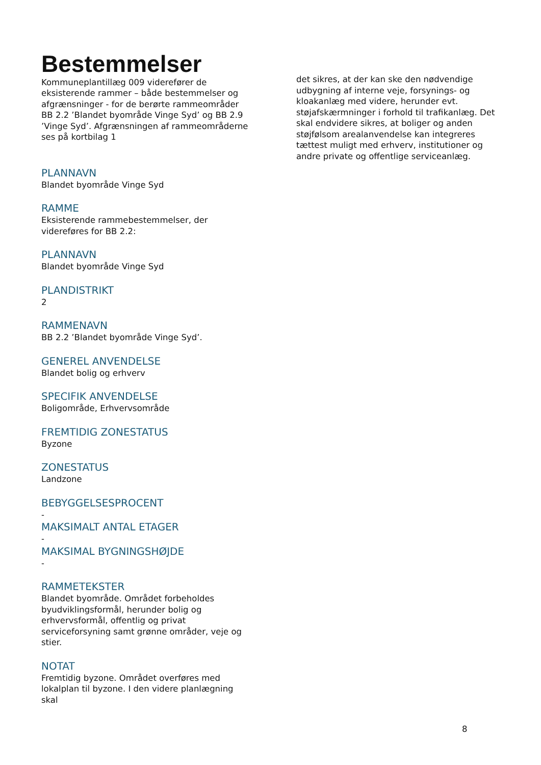Bestemmelser
Kommuneplantillæg 009 viderefører de eksisterende rammer – både bestemmelser og afgrænsninger - for de berørte rammeområder BB 2.2 ’Blandet byområde Vinge Syd’ og BB 2.9 ’Vinge Syd’. Afgrænsningen af rammeområderne ses på kortbilag 1
PLANNAVN
Blandet byområde Vinge Syd
RAMME
Eksisterende rammebestemmelser, der videreføres for BB 2.2:
PLANNAVN
Blandet byområde Vinge Syd
PLANDISTRIKT
2
RAMMENAVN
BB 2.2 ’Blandet byområde Vinge Syd’.
GENEREL ANVENDELSE
Blandet bolig og erhverv
SPECIFIK ANVENDELSE
Boligområde, Erhvervsområde
FREMTIDIG ZONESTATUS
Byzone
ZONESTATUS
Landzone
BEBYGGELSESPROCENT
-
MAKSIMALT ANTAL ETAGER
-
MAKSIMAL BYGNINGSHØJDE
-
RAMMETEKSTER
Blandet byområde. Området forbeholdes byudviklingsformål, herunder bolig og erhvervsformål, offentlig og privat serviceforsyning samt grønne områder, veje og stier.
NOTAT
Fremtidig byzone. Området overføres med lokalplan til byzone. I den videre planlægning skal
det sikres, at der kan ske den nødvendige udbygning af interne veje, forsynings- og kloakanlæg med videre, herunder evt. støjafskærmninger i forhold til trafikanlæg. Det skal endvidere sikres, at boliger og anden støjfølsom arealanvendelse kan integreres tættest muligt med erhverv, institutioner og andre private og offentlige serviceanlæg.
8